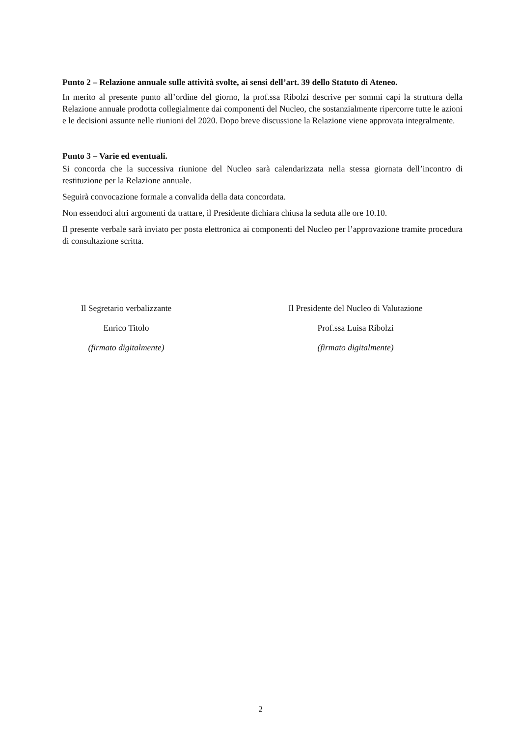Punto 2 – Relazione annuale sulle attività svolte, ai sensi dell’art. 39 dello Statuto di Ateneo.
In merito al presente punto all’ordine del giorno, la prof.ssa Ribolzi descrive per sommi capi la struttura della Relazione annuale prodotta collegialmente dai componenti del Nucleo, che sostanzialmente ripercorre tutte le azioni e le decisioni assunte nelle riunioni del 2020. Dopo breve discussione la Relazione viene approvata integralmente.
Punto 3 – Varie ed eventuali.
Si concorda che la successiva riunione del Nucleo sarà calendarizzata nella stessa giornata dell’incontro di restituzione per la Relazione annuale.
Seguirà convocazione formale a convalida della data concordata.
Non essendoci altri argomenti da trattare, il Presidente dichiara chiusa la seduta alle ore 10.10.
Il presente verbale sarà inviato per posta elettronica ai componenti del Nucleo per l’approvazione tramite procedura di consultazione scritta.
Il Segretario verbalizzante
Enrico Titolo
(firmato digitalmente)
Il Presidente del Nucleo di Valutazione
Prof.ssa Luisa Ribolzi
(firmato digitalmente)
2